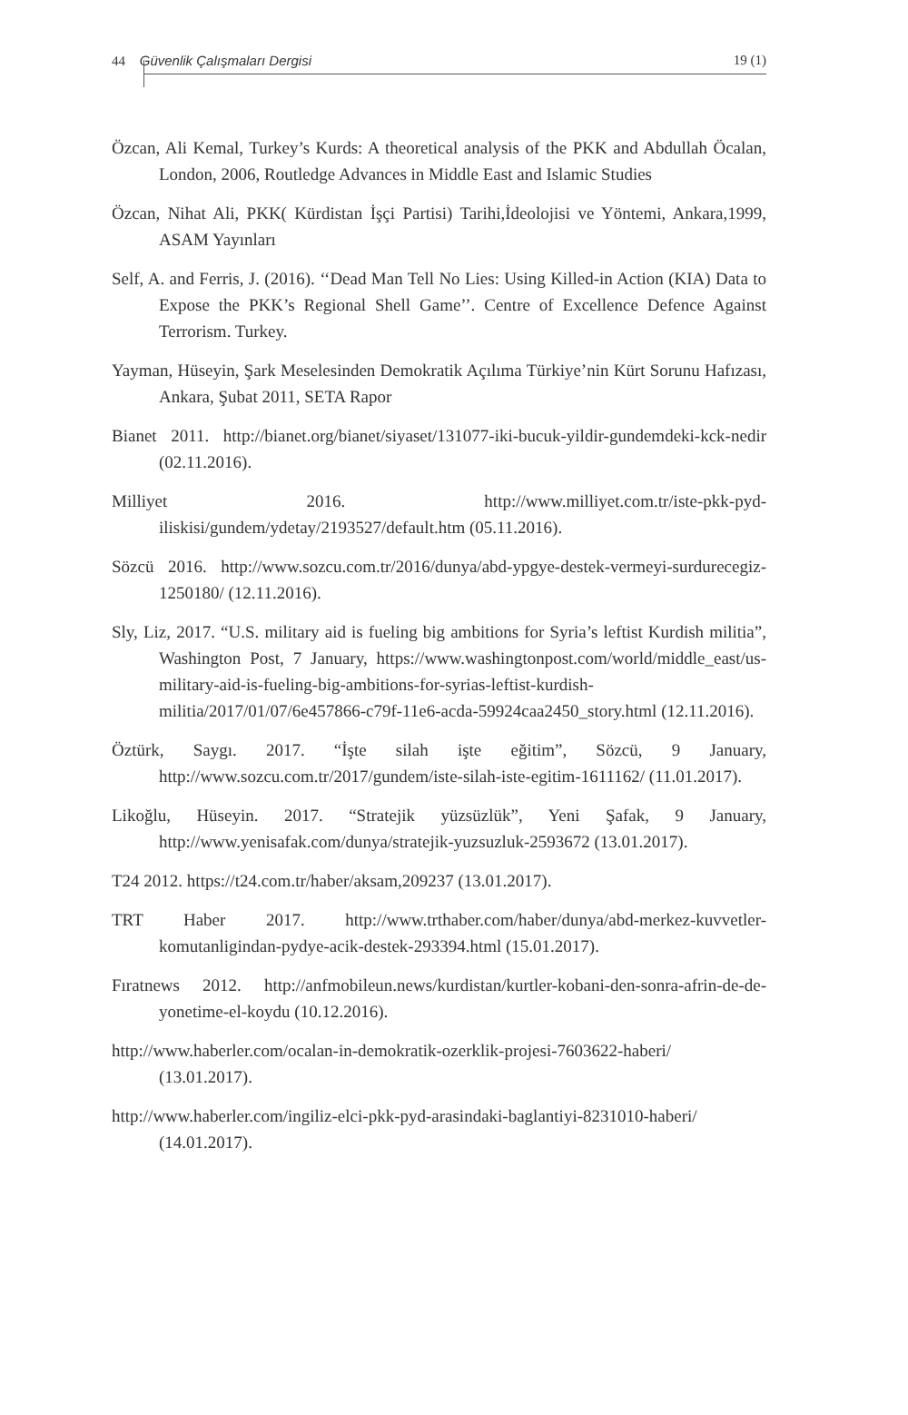44 Güvenlik Çalışmaları Dergisi 19 (1)
Özcan, Ali Kemal, Turkey’s Kurds: A theoretical analysis of the PKK and Abdullah Öcalan, London, 2006, Routledge Advances in Middle East and Islamic Studies
Özcan, Nihat Ali, PKK( Kürdistan İşçi Partisi) Tarihi,İdeolojisi ve Yöntemi, Ankara,1999, ASAM Yayınları
Self, A. and Ferris, J. (2016). ‘‘Dead Man Tell No Lies: Using Killed-in Action (KIA) Data to Expose the PKK’s Regional Shell Game’’. Centre of Excellence Defence Against Terrorism. Turkey.
Yayman, Hüseyin, Şark Meselesinden Demokratik Açılıma Türkiye’nin Kürt Sorunu Hafızası, Ankara, Şubat 2011, SETA Rapor
Bianet 2011. http://bianet.org/bianet/siyaset/131077-iki-bucuk-yildir-gundemdeki-kck-nedir (02.11.2016).
Milliyet 2016. http://www.milliyet.com.tr/iste-pkk-pyd-iliskisi/gundem/ydetay/2193527/default.htm (05.11.2016).
Sözcü 2016. http://www.sozcu.com.tr/2016/dunya/abd-ypgye-destek-vermeyi-surdurecegiz-1250180/ (12.11.2016).
Sly, Liz, 2017. “U.S. military aid is fueling big ambitions for Syria’s leftist Kurdish militia”, Washington Post, 7 January, https://www.washingtonpost.com/world/middle_east/us-military-aid-is-fueling-big-ambitions-for-syrias-leftist-kurdish-militia/2017/01/07/6e457866-c79f-11e6-acda-59924caa2450_story.html (12.11.2016).
Öztürk, Saygı. 2017. “İşte silah işte eğitim”, Sözcü, 9 January, http://www.sozcu.com.tr/2017/gundem/iste-silah-iste-egitim-1611162/ (11.01.2017).
Likoğlu, Hüseyin. 2017. “Stratejik yüzsüzlük”, Yeni Şafak, 9 January, http://www.yenisafak.com/dunya/stratejik-yuzsuzluk-2593672 (13.01.2017).
T24 2012. https://t24.com.tr/haber/aksam,209237 (13.01.2017).
TRT Haber 2017. http://www.trthaber.com/haber/dunya/abd-merkez-kuvvetler-komutanligindan-pydye-acik-destek-293394.html (15.01.2017).
Fıratnews 2012. http://anfmobileun.news/kurdistan/kurtler-kobani-den-sonra-afrin-de-de-yonetime-el-koydu (10.12.2016).
http://www.haberler.com/ocalan-in-demokratik-ozerklik-projesi-7603622-haberi/ (13.01.2017).
http://www.haberler.com/ingiliz-elci-pkk-pyd-arasindaki-baglantiyi-8231010-haberi/ (14.01.2017).